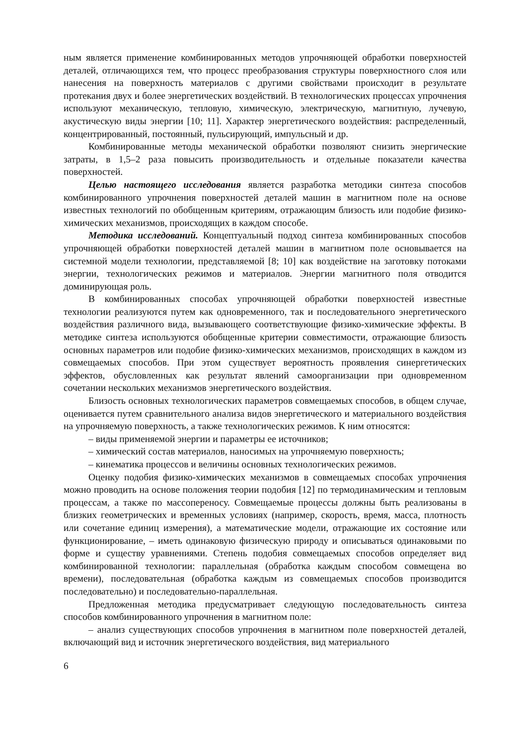ным является применение комбинированных методов упрочняющей обработки поверхностей деталей, отличающихся тем, что процесс преобразования структуры поверхностного слоя или нанесения на поверхность материалов с другими свойствами происходит в результате протекания двух и более энергетических воздействий. В технологических процессах упрочнения используют механическую, тепловую, химическую, электрическую, магнитную, лучевую, акустическую виды энергии [10; 11]. Характер энергетического воздействия: распределенный, концентрированный, постоянный, пульсирующий, импульсный и др.
Комбинированные методы механической обработки позволяют снизить энергические затраты, в 1,5–2 раза повысить производительность и отдельные показатели качества поверхностей.
Целью настоящего исследования является разработка методики синтеза способов комбинированного упрочнения поверхностей деталей машин в магнитном поле на основе известных технологий по обобщенным критериям, отражающим близость или подобие физико-химических механизмов, происходящих в каждом способе.
Методика исследований. Концептуальный подход синтеза комбинированных способов упрочняющей обработки поверхностей деталей машин в магнитном поле основывается на системной модели технологии, представляемой [8; 10] как воздействие на заготовку потоками энергии, технологических режимов и материалов. Энергии магнитного поля отводится доминирующая роль.
В комбинированных способах упрочняющей обработки поверхностей известные технологии реализуются путем как одновременного, так и последовательного энергетического воздействия различного вида, вызывающего соответствующие физико-химические эффекты. В методике синтеза используются обобщенные критерии совместимости, отражающие близость основных параметров или подобие физико-химических механизмов, происходящих в каждом из совмещаемых способов. При этом существует вероятность проявления синергетических эффектов, обусловленных как результат явлений самоорганизации при одновременном сочетании нескольких механизмов энергетического воздействия.
Близость основных технологических параметров совмещаемых способов, в общем случае, оценивается путем сравнительного анализа видов энергетического и материального воздействия на упрочняемую поверхность, а также технологических режимов. К ним относятся:
– виды применяемой энергии и параметры ее источников;
– химический состав материалов, наносимых на упрочняемую поверхность;
– кинематика процессов и величины основных технологических режимов.
Оценку подобия физико-химических механизмов в совмещаемых способах упрочнения можно проводить на основе положения теории подобия [12] по термодинамическим и тепловым процессам, а также по массопереносу. Совмещаемые процессы должны быть реализованы в близких геометрических и временных условиях (например, скорость, время, масса, плотность или сочетание единиц измерения), а математические модели, отражающие их состояние или функционирование, – иметь одинаковую физическую природу и описываться одинаковыми по форме и существу уравнениями. Степень подобия совмещаемых способов определяет вид комбинированной технологии: параллельная (обработка каждым способом совмещена во времени), последовательная (обработка каждым из совмещаемых способов производится последовательно) и последовательно-параллельная.
Предложенная методика предусматривает следующую последовательность синтеза способов комбинированного упрочнения в магнитном поле:
– анализ существующих способов упрочнения в магнитном поле поверхностей деталей, включающий вид и источник энергетического воздействия, вид материального
6